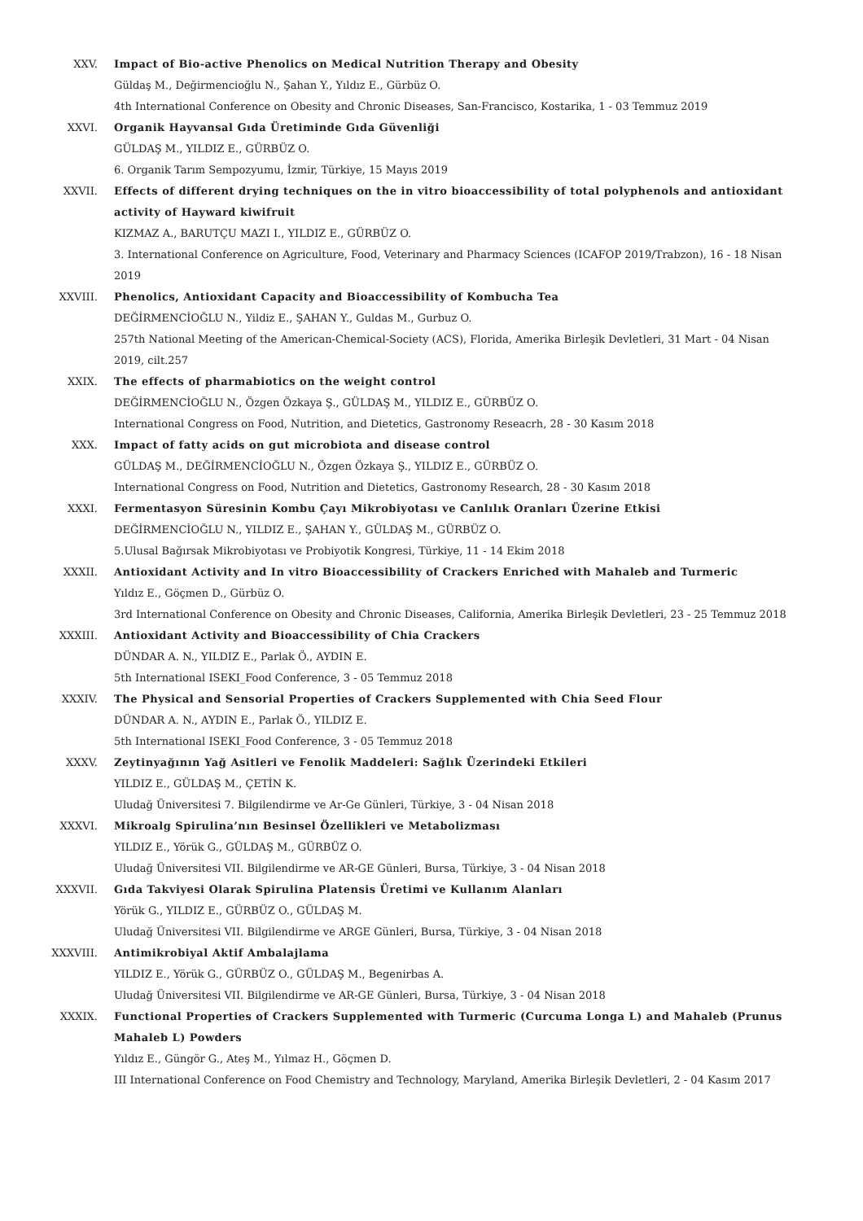XXV. Impact of Bio-active Phenolics on Medical Nutrition Therapy and Obesity
Güldaş M., Değirmencioğlu N., Şahan Y., Yıldız E., Gürbüz O.
4th International Conference on Obesity and Chronic Diseases, San-Francisco, Kostarika, 1 - 03 Temmuz 2019
XXVI. Organik Hayvansal Gıda Üretiminde Gıda Güvenliği
GÜLDAŞ M., YILDIZ E., GÜRBÜZ O.
6. Organik Tarım Sempozyumu, İzmir, Türkiye, 15 Mayıs 2019
XXVII. Effects of different drying techniques on the in vitro bioaccessibility of total polyphenols and antioxidant activity of Hayward kiwifruit
KIZMAZ A., BARUTÇU MAZI I., YILDIZ E., GÜRBÜZ O.
3. International Conference on Agriculture, Food, Veterinary and Pharmacy Sciences (ICAFOP 2019/Trabzon), 16 - 18 Nisan 2019
XXVIII. Phenolics, Antioxidant Capacity and Bioaccessibility of Kombucha Tea
DEĞİRMENCİOĞLU N., Yildiz E., ŞAHAN Y., Guldas M., Gurbuz O.
257th National Meeting of the American-Chemical-Society (ACS), Florida, Amerika Birleşik Devletleri, 31 Mart - 04 Nisan 2019, cilt.257
XXIX. The effects of pharmabiotics on the weight control
DEĞİRMENCİOĞLU N., Özgen Özkaya Ş., GÜLDAŞ M., YILDIZ E., GÜRBÜZ O.
International Congress on Food, Nutrition, and Dietetics, Gastronomy Reseacrh, 28 - 30 Kasım 2018
XXX. Impact of fatty acids on gut microbiota and disease control
GÜLDAŞ M., DEĞİRMENCİOĞLU N., Özgen Özkaya Ş., YILDIZ E., GÜRBÜZ O.
International Congress on Food, Nutrition and Dietetics, Gastronomy Research, 28 - 30 Kasım 2018
XXXI. Fermentasyon Süresinin Kombu Çayı Mikrobiyotası ve Canlılık Oranları Üzerine Etkisi
DEĞİRMENCİOĞLU N., YILDIZ E., ŞAHAN Y., GÜLDAŞ M., GÜRBÜZ O.
5.Ulusal Bağırsak Mikrobiyotası ve Probiyotik Kongresi, Türkiye, 11 - 14 Ekim 2018
XXXII. Antioxidant Activity and In vitro Bioaccessibility of Crackers Enriched with Mahaleb and Turmeric
Yıldız E., Göçmen D., Gürbüz O.
3rd International Conference on Obesity and Chronic Diseases, California, Amerika Birleşik Devletleri, 23 - 25 Temmuz 2018
XXXIII. Antioxidant Activity and Bioaccessibility of Chia Crackers
DÜNDAR A. N., YILDIZ E., Parlak Ö., AYDIN E.
5th International ISEKI_Food Conference, 3 - 05 Temmuz 2018
XXXIV. The Physical and Sensorial Properties of Crackers Supplemented with Chia Seed Flour
DÜNDAR A. N., AYDIN E., Parlak Ö., YILDIZ E.
5th International ISEKI_Food Conference, 3 - 05 Temmuz 2018
XXXV. Zeytinyağının Yağ Asitleri ve Fenolik Maddeleri: Sağlık Üzerindeki Etkileri
YILDIZ E., GÜLDAŞ M., ÇETİN K.
Uludağ Üniversitesi 7. Bilgilendirme ve Ar-Ge Günleri, Türkiye, 3 - 04 Nisan 2018
XXXVI. Mikroalg Spirulina’nın Besinsel Özellikleri ve Metabolizması
YILDIZ E., Yörük G., GÜLDAŞ M., GÜRBÜZ O.
Uludağ Üniversitesi VII. Bilgilendirme ve AR-GE Günleri, Bursa, Türkiye, 3 - 04 Nisan 2018
XXXVII. Gıda Takviyesi Olarak Spirulina Platensis Üretimi ve Kullanım Alanları
Yörük G., YILDIZ E., GÜRBÜZ O., GÜLDAŞ M.
Uludağ Üniversitesi VII. Bilgilendirme ve ARGE Günleri, Bursa, Türkiye, 3 - 04 Nisan 2018
XXXVIII. Antimikrobiyal Aktif Ambalajlama
YILDIZ E., Yörük G., GÜRBÜZ O., GÜLDAŞ M., Begenirbas A.
Uludağ Üniversitesi VII. Bilgilendirme ve AR-GE Günleri, Bursa, Türkiye, 3 - 04 Nisan 2018
XXXIX. Functional Properties of Crackers Supplemented with Turmeric (Curcuma Longa L) and Mahaleb (Prunus Mahaleb L) Powders
Yıldız E., Güngör G., Ateş M., Yılmaz H., Göçmen D.
III International Conference on Food Chemistry and Technology, Maryland, Amerika Birleşik Devletleri, 2 - 04 Kasım 2017